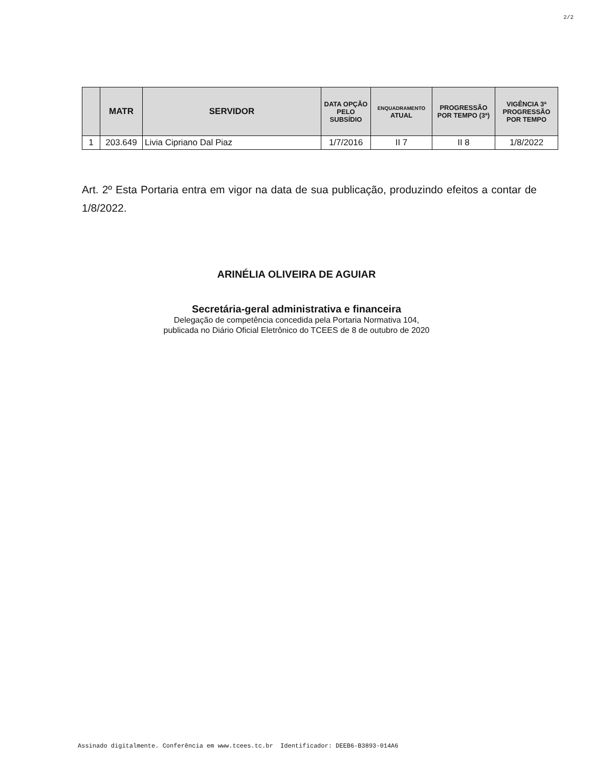2/2
| | MATR | SERVIDOR | DATA OPÇÃO PELO SUBSÍDIO | ENQUADRAMENTO ATUAL | PROGRESSÃO POR TEMPO (3ª) | VIGÊNCIA 3ª PROGRESSÃO POR TEMPO |
| --- | --- | --- | --- | --- | --- | --- |
| 1 | 203.649 | Livia Cipriano Dal Piaz | 1/7/2016 | II 7 | II 8 | 1/8/2022 |
Art. 2º Esta Portaria entra em vigor na data de sua publicação, produzindo efeitos a contar de 1/8/2022.
ARINÉLIA OLIVEIRA DE AGUIAR
Secretária-geral administrativa e financeira
Delegação de competência concedida pela Portaria Normativa 104,
publicada no Diário Oficial Eletrônico do TCEES de 8 de outubro de 2020
Assinado digitalmente. Conferência em www.tcees.tc.br Identificador: DEEB6-B3893-014A6